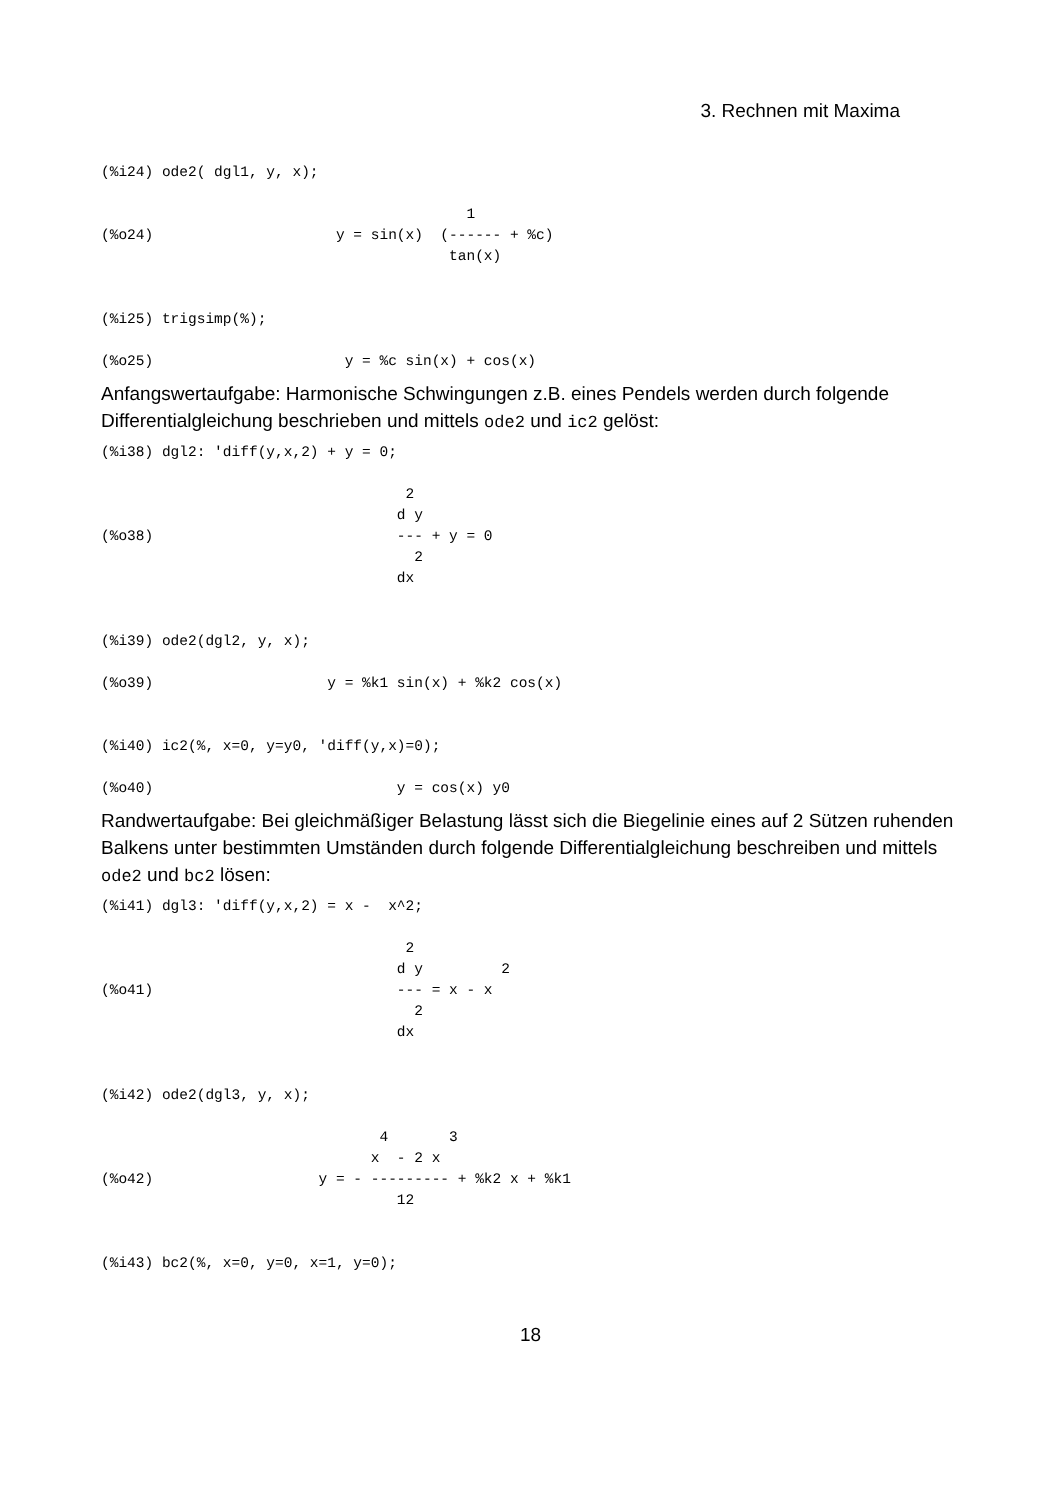3. Rechnen mit Maxima
(%i24) ode2( dgl1, y, x);

                                          1
(%o24)                     y = sin(x)  (------ + %c)
                                        tan(x)


(%i25) trigsimp(%);

(%o25)                      y = %c sin(x) + cos(x)
Anfangswertaufgabe: Harmonische Schwingungen z.B. eines Pendels werden durch folgende Differentialgleichung beschrieben und mittels ode2 und ic2 gelöst:
(%i38) dgl2: 'diff(y,x,2) + y = 0;

                                   2
                                  d y
(%o38)                            --- + y = 0
                                    2
                                  dx


(%i39) ode2(dgl2, y, x);

(%o39)                    y = %k1 sin(x) + %k2 cos(x)


(%i40) ic2(%, x=0, y=y0, 'diff(y,x)=0);

(%o40)                            y = cos(x) y0
Randwertaufgabe: Bei gleichmäßiger Belastung lässt sich die Biegelinie eines auf 2 Sützen ruhenden Balkens unter bestimmten Umständen durch folgende Differentialgleichung beschreiben und mittels ode2 und bc2 lösen:
(%i41) dgl3: 'diff(y,x,2) = x -  x^2;

                                   2
                                  d y         2
(%o41)                            --- = x - x
                                    2
                                  dx


(%i42) ode2(dgl3, y, x);

                                4       3
                               x  - 2 x
(%o42)                   y = - --------- + %k2 x + %k1
                                  12


(%i43) bc2(%, x=0, y=0, x=1, y=0);
18